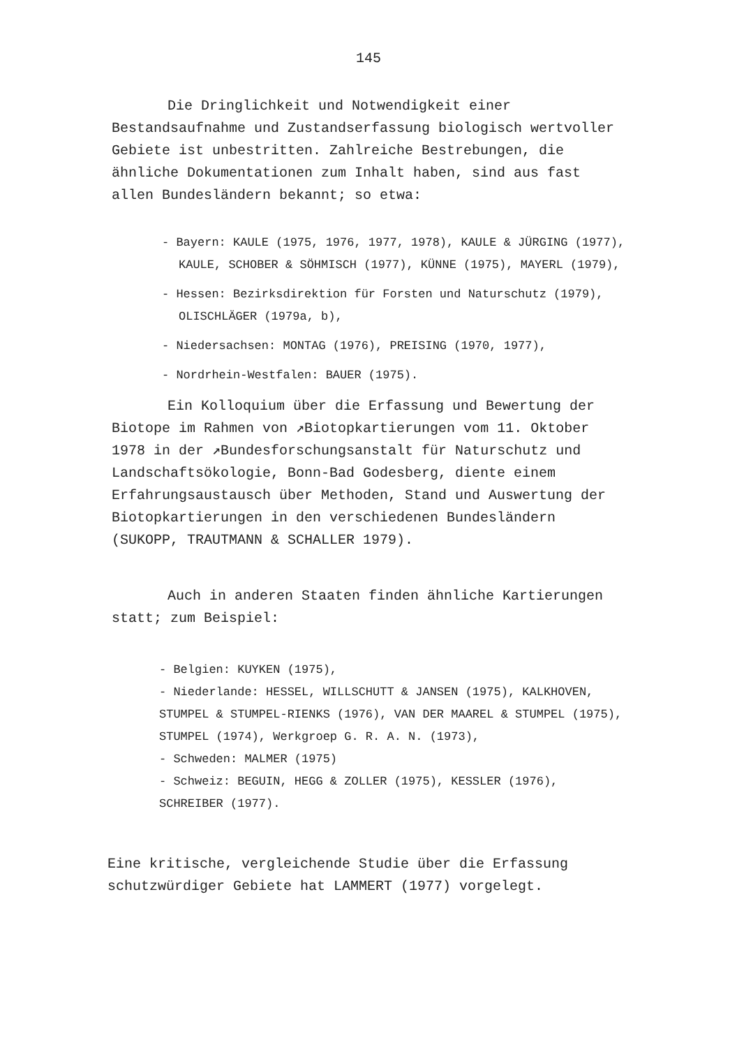145
Die Dringlichkeit und Notwendigkeit einer Bestandsaufnahme und Zustandserfassung biologisch wertvoller Gebiete ist unbestritten. Zahlreiche Bestrebungen, die ähnliche Dokumentationen zum Inhalt haben, sind aus fast allen Bundesländern bekannt; so etwa:
- Bayern: KAULE (1975, 1976, 1977, 1978), KAULE & JÜRGING (1977), KAULE, SCHOBER & SÖHMISCH (1977), KÜNNE (1975), MAYERL (1979),
- Hessen: Bezirksdirektion für Forsten und Naturschutz (1979), OLISCHLÄGER (1979a, b),
- Niedersachsen: MONTAG (1976), PREISING (1970, 1977),
- Nordrhein-Westfalen: BAUER (1975).
Ein Kolloquium über die Erfassung und Bewertung der Biotope im Rahmen von ↗Biotopkartierungen vom 11. Oktober 1978 in der ↗Bundesforschungsanstalt für Naturschutz und Landschaftsökologie, Bonn-Bad Godesberg, diente einem Erfahrungsaustausch über Methoden, Stand und Auswertung der Biotopkartierungen in den verschiedenen Bundesländern (SUKOPP, TRAUTMANN & SCHALLER 1979).
Auch in anderen Staaten finden ähnliche Kartierungen statt; zum Beispiel:
- Belgien: KUYKEN (1975),
- Niederlande: HESSEL, WILLSCHUTT & JANSEN (1975), KALKHOVEN, STUMPEL & STUMPEL-RIENKS (1976), VAN DER MAAREL & STUMPEL (1975), STUMPEL (1974), Werkgroep G. R. A. N. (1973),
- Schweden: MALMER (1975)
- Schweiz: BEGUIN, HEGG & ZOLLER (1975), KESSLER (1976), SCHREIBER (1977).
Eine kritische, vergleichende Studie über die Erfassung schutzwürdiger Gebiete hat LAMMERT (1977) vorgelegt.